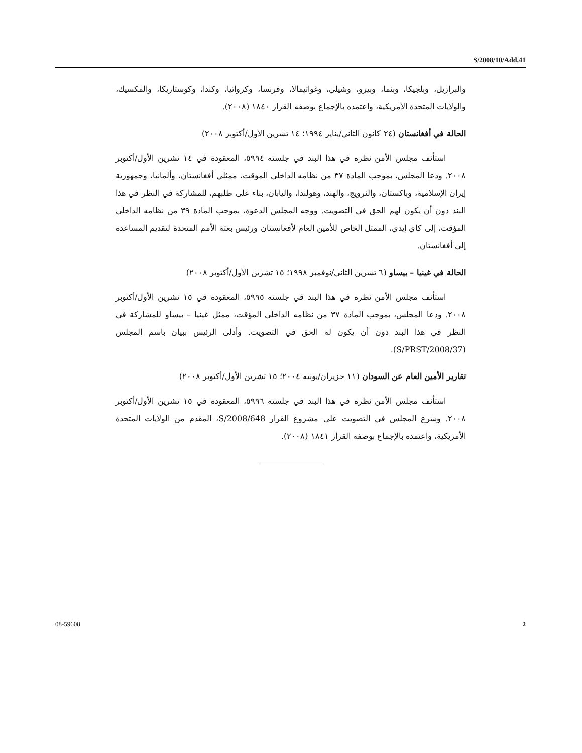S/2008/10/Add.41
والبرازيل، وبلجيكا، وبنما، وبيرو، وشيلي، وغواتيمالا، وفرنسا، وكرواتيا، وكندا، وكوستاريكا، والمكسيك، والولايات المتحدة الأمريكية، واعتمده بالإجماع بوصفه القرار ١٨٤٠ (٢٠٠٨).
الحالة في أفغانستان (٢٤ كانون الثاني/يناير ١٩٩٤؛ ١٤ تشرين الأول/أكتوبر ٢٠٠٨)
استأنف مجلس الأمن نظره في هذا البند في جلسته ٥٩٩٤، المعقودة في ١٤ تشرين الأول/أكتوبر ٢٠٠٨. ودعا المجلس، بموجب المادة ٣٧ من نظامه الداخلي المؤقت، ممثلي أفغانستان، وألمانيا، وجمهورية إيران الإسلامية، وباكستان، والنرويج، والهند، وهولندا، واليابان، بناء على طلبهم، للمشاركة في النظر في هذا البند دون أن يكون لهم الحق في التصويت. ووجه المجلس الدعوة، بموجب المادة ٣٩ من نظامه الداخلي المؤقت، إلى كاي إيدي، الممثل الخاص للأمين العام لأفغانستان ورئيس بعثة الأمم المتحدة لتقديم المساعدة إلى أفغانستان.
الحالة في غينيا – بيساو (٦ تشرين الثاني/نوفمبر ١٩٩٨؛ ١٥ تشرين الأول/أكتوبر ٢٠٠٨)
استأنف مجلس الأمن نظره في هذا البند في جلسته ٥٩٩٥، المعقودة في ١٥ تشرين الأول/أكتوبر ٢٠٠٨. ودعا المجلس، بموجب المادة ٣٧ من نظامه الداخلي المؤقت، ممثل غينيا – بيساو للمشاركة في النظر في هذا البند دون أن يكون له الحق في التصويت. وأدلى الرئيس ببيان باسم المجلس (S/PRST/2008/37).
تقارير الأمين العام عن السودان (١١ حزيران/يونيه ٢٠٠٤؛ ١٥ تشرين الأول/أكتوبر ٢٠٠٨)
استأنف مجلس الأمن نظره في هذا البند في جلسته ٥٩٩٦، المعقودة في ١٥ تشرين الأول/أكتوبر ٢٠٠٨. وشرع المجلس في التصويت على مشروع القرار S/2008/648، المقدم من الولايات المتحدة الأمريكية، واعتمده بالإجماع بوصفه القرار ١٨٤١ (٢٠٠٨).
08-59608 2